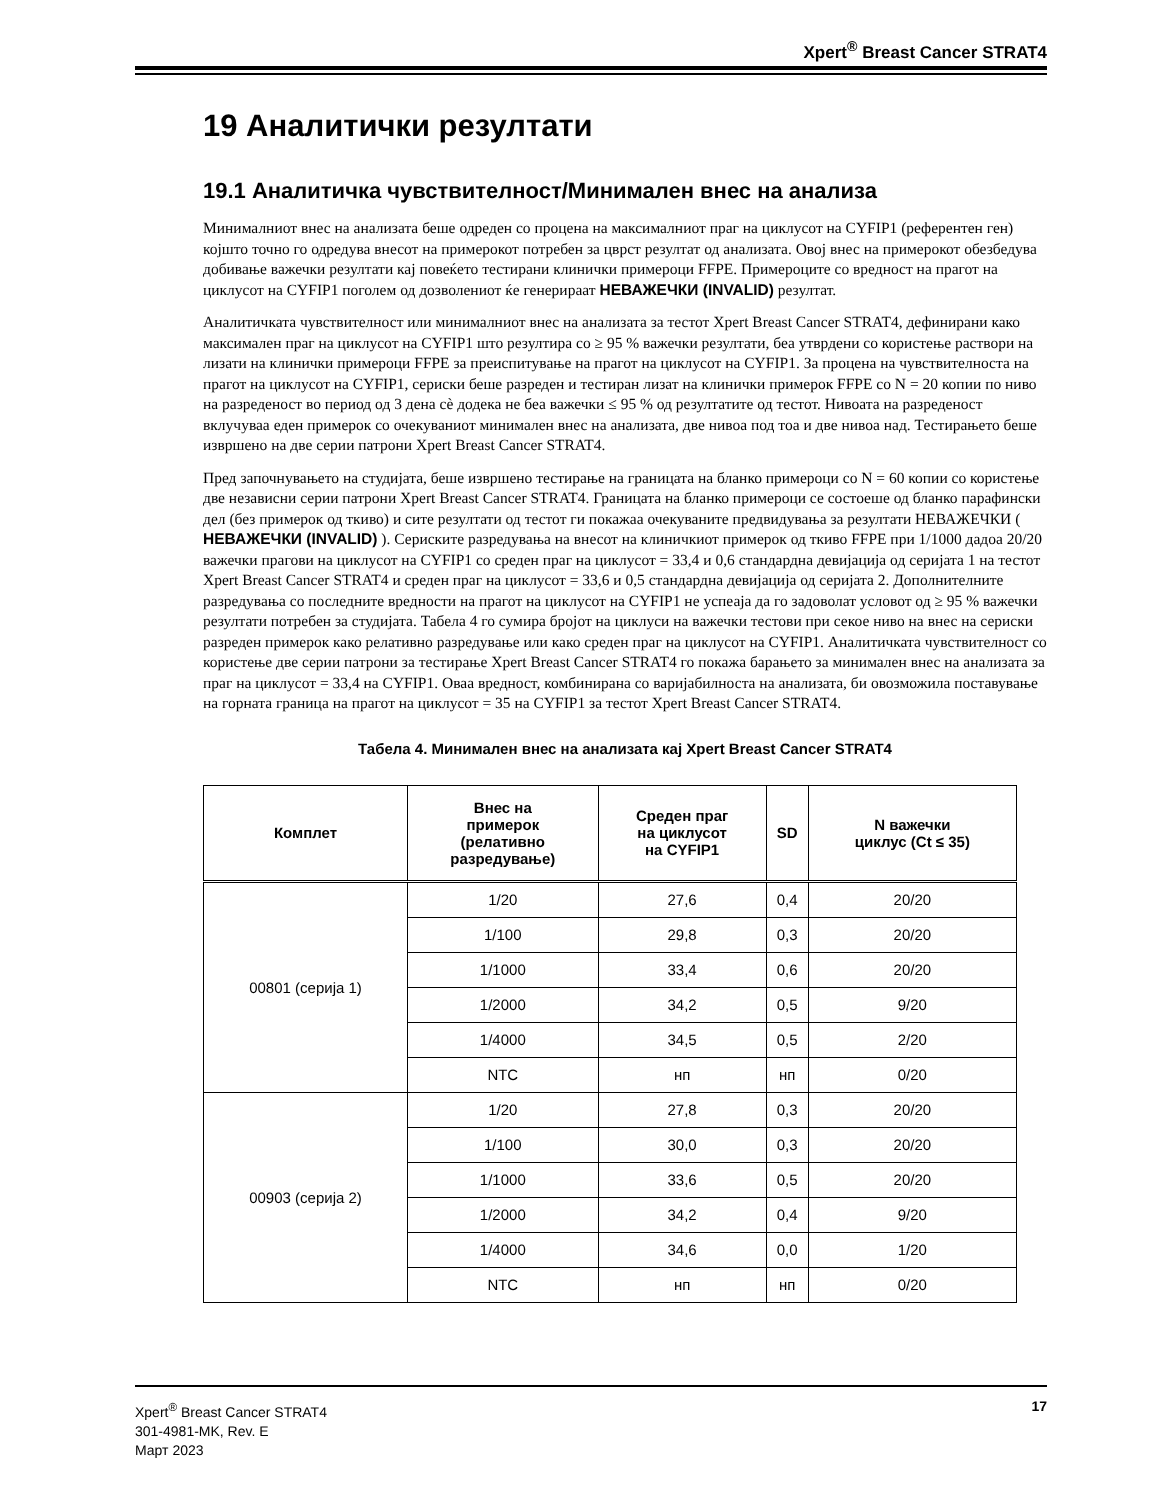Xpert<sup>®</sup> Breast Cancer STRAT4
19 Аналитички резултати
19.1 Аналитичка чувствителност/Минимален внес на анализа
Минималниот внес на анализата беше одреден со процена на максималниот праг на циклусот на CYFIP1 (референтен ген) којшто точно го одредува внесот на примерокот потребен за цврст резултат од анализата. Овој внес на примерокот обезбедува добивање важечки резултати кај повеќето тестирани клинички примероци FFPE. Примероците со вредност на прагот на циклусот на CYFIP1 поголем од дозволениот ќе генерираат НЕВАЖЕЧКИ (INVALID) резултат.
Аналитичката чувствителност или минималниот внес на анализата за тестот Xpert Breast Cancer STRAT4, дефинирани како максимален праг на циклусот на CYFIP1 што резултира со ≥ 95 % важечки резултати, беа утврдени со користење раствори на лизати на клинички примероци FFPE за преиспитување на прагот на циклусот на CYFIP1. За процена на чувствителноста на прагот на циклусот на CYFIP1, сериски беше разреден и тестиран лизат на клинички примерок FFPE со N = 20 копии по ниво на разреденост во период од 3 дена сè додека не беа важечки ≤ 95 % од резултатите од тестот. Нивоата на разреденост вклучуваа еден примерок со очекуваниот минимален внес на анализата, две нивоа под тоа и две нивоа над. Тестирањето беше извршено на две серии патрони Xpert Breast Cancer STRAT4.
Пред започнувањето на студијата, беше извршено тестирање на границата на бланко примероци со N = 60 копии со користење две независни серии патрони Xpert Breast Cancer STRAT4. Границата на бланко примероци се состоеше од бланко парафински дел (без примерок од ткиво) и сите резултати од тестот ги покажаа очекуваните предвидувања за резултати НЕВАЖЕЧКИ ( НЕВАЖЕЧКИ (INVALID) ). Сериските разредувања на внесот на клиничкиот примерок од ткиво FFPE при 1/1000 дадоа 20/20 важечки прагови на циклусот на CYFIP1 со среден праг на циклусот = 33,4 и 0,6 стандардна девијација од серијата 1 на тестот Xpert Breast Cancer STRAT4 и среден праг на циклусот = 33,6 и 0,5 стандардна девијација од серијата 2. Дополнителните разредувања со последните вредности на прагот на циклусот на CYFIP1 не успеаја да го задоволат условот од ≥ 95 % важечки резултати потребен за студијата. Табела 4 го сумира бројот на циклуси на важечки тестови при секое ниво на внес на сериски разреден примерок како релативно разредување или како среден праг на циклусот на CYFIP1. Аналитичката чувствителност со користење две серии патрони за тестирање Xpert Breast Cancer STRAT4 го покажа барањето за минимален внес на анализата за праг на циклусот = 33,4 на CYFIP1. Оваа вредност, комбинирана со варијабилноста на анализата, би овозможила поставување на горната граница на прагот на циклусот = 35 на CYFIP1 за тестот Xpert Breast Cancer STRAT4.
Табела 4. Минимален внес на анализата кај Xpert Breast Cancer STRAT4
| Комплет | Внес на примерок (релативно разредување) | Среден праг на циклусот на CYFIP1 | SD | N важечки циклус (Ct ≤ 35) |
| --- | --- | --- | --- | --- |
| 00801 (серија 1) | 1/20 | 27,6 | 0,4 | 20/20 |
| | 1/100 | 29,8 | 0,3 | 20/20 |
| | 1/1000 | 33,4 | 0,6 | 20/20 |
| | 1/2000 | 34,2 | 0,5 | 9/20 |
| | 1/4000 | 34,5 | 0,5 | 2/20 |
| | NTC | нп | нп | 0/20 |
| 00903 (серија 2) | 1/20 | 27,8 | 0,3 | 20/20 |
| | 1/100 | 30,0 | 0,3 | 20/20 |
| | 1/1000 | 33,6 | 0,5 | 20/20 |
| | 1/2000 | 34,2 | 0,4 | 9/20 |
| | 1/4000 | 34,6 | 0,0 | 1/20 |
| | NTC | нп | нп | 0/20 |
Xpert<sup>®</sup> Breast Cancer STRAT4
301-4981-MK, Rev. E
Март 2023
17